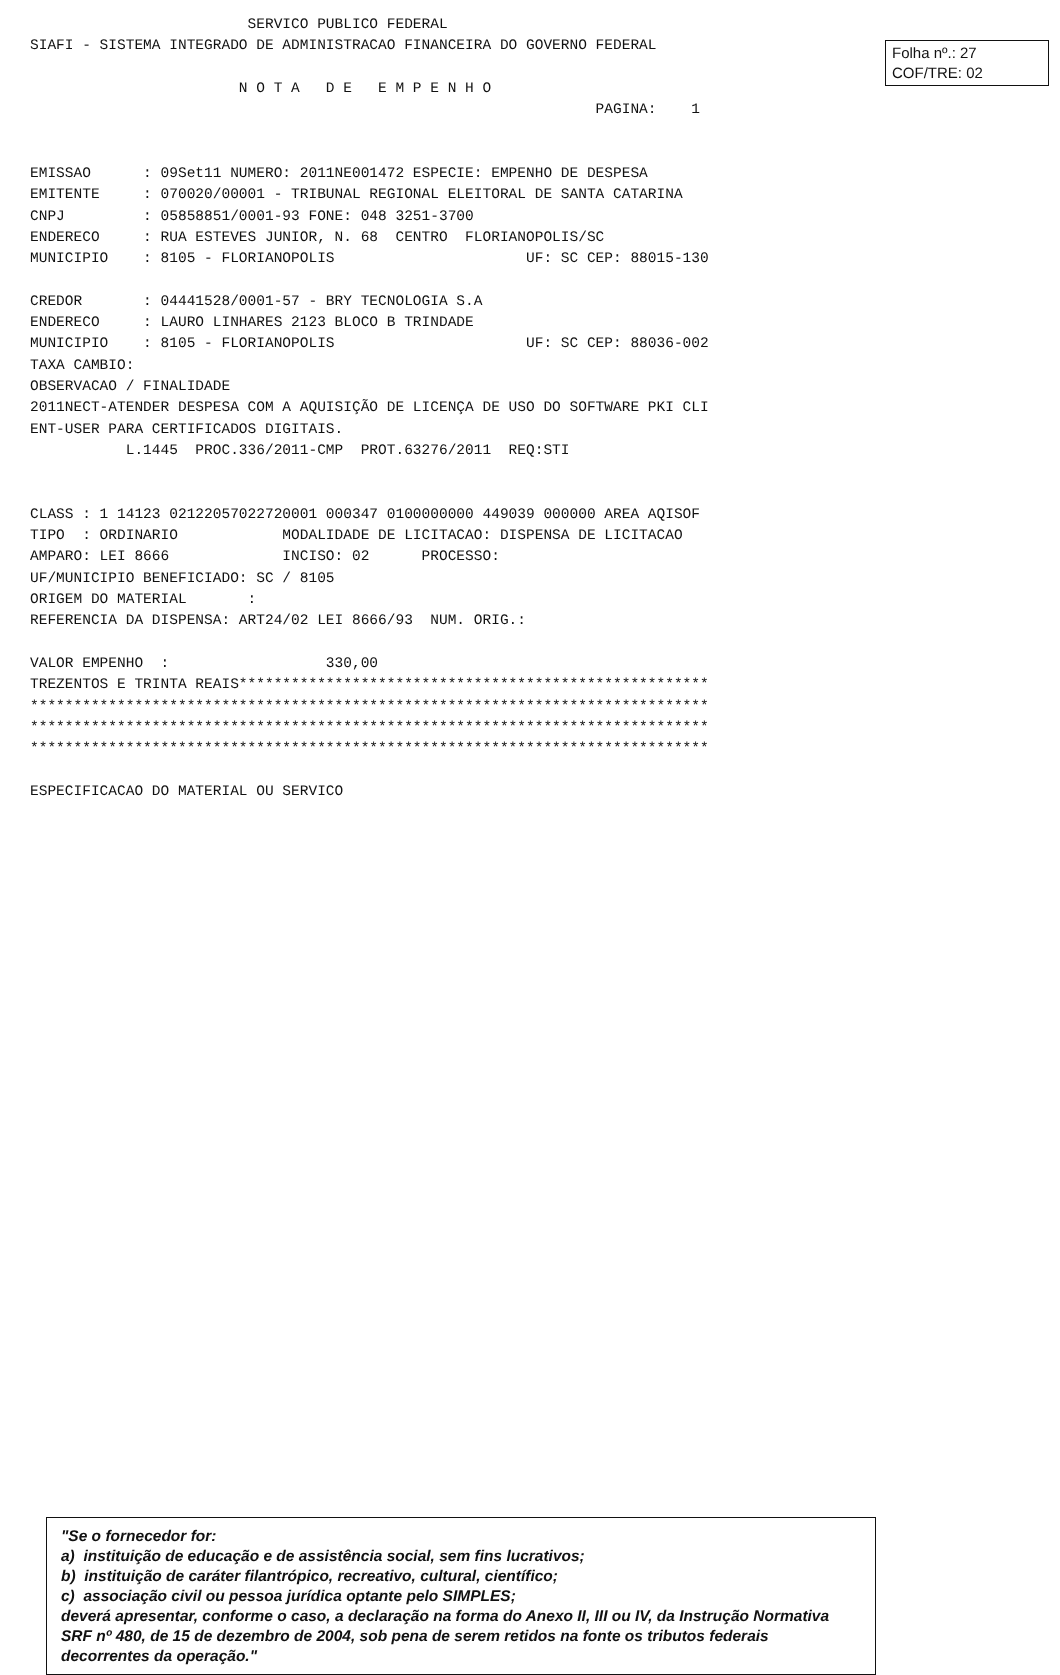Folha nº.: 27
COF/TRE: 02
                         SERVICO PUBLICO FEDERAL
SIAFI - SISTEMA INTEGRADO DE ADMINISTRACAO FINANCEIRA DO GOVERNO FEDERAL

                        N O T A   D E   E M P E N H O
                                                                 PAGINA:    1


EMISSAO      : 09Set11 NUMERO: 2011NE001472 ESPECIE: EMPENHO DE DESPESA
EMITENTE     : 070020/00001 - TRIBUNAL REGIONAL ELEITORAL DE SANTA CATARINA
CNPJ         : 05858851/0001-93 FONE: 048 3251-3700
ENDERECO     : RUA ESTEVES JUNIOR, N. 68  CENTRO  FLORIANOPOLIS/SC
MUNICIPIO    : 8105 - FLORIANOPOLIS                      UF: SC CEP: 88015-130

CREDOR       : 04441528/0001-57 - BRY TECNOLOGIA S.A
ENDERECO     : LAURO LINHARES 2123 BLOCO B TRINDADE
MUNICIPIO    : 8105 - FLORIANOPOLIS                      UF: SC CEP: 88036-002
TAXA CAMBIO:
OBSERVACAO / FINALIDADE
2011NECT-ATENDER DESPESA COM A AQUISIÇÃO DE LICENÇA DE USO DO SOFTWARE PKI CLI
ENT-USER PARA CERTIFICADOS DIGITAIS.
           L.1445  PROC.336/2011-CMP  PROT.63276/2011  REQ:STI


CLASS : 1 14123 02122057022720001 000347 0100000000 449039 000000 AREA AQISOF
TIPO  : ORDINARIO            MODALIDADE DE LICITACAO: DISPENSA DE LICITACAO
AMPARO: LEI 8666             INCISO: 02      PROCESSO:
UF/MUNICIPIO BENEFICIADO: SC / 8105
ORIGEM DO MATERIAL       :
REFERENCIA DA DISPENSA: ART24/02 LEI 8666/93  NUM. ORIG.:

VALOR EMPENHO  :                  330,00
TREZENTOS E TRINTA REAIS******************************************************
******************************************************************************
******************************************************************************
******************************************************************************

ESPECIFICACAO DO MATERIAL OU SERVICO
"Se o fornecedor for:
a) instituição de educação e de assistência social, sem fins lucrativos;
b) instituição de caráter filantrópico, recreativo, cultural, científico;
c) associação civil ou pessoa jurídica optante pelo SIMPLES;
deverá apresentar, conforme o caso, a declaração na forma do Anexo II, III ou IV, da Instrução Normativa SRF nº 480, de 15 de dezembro de 2004, sob pena de serem retidos na fonte os tributos federais decorrentes da operação."